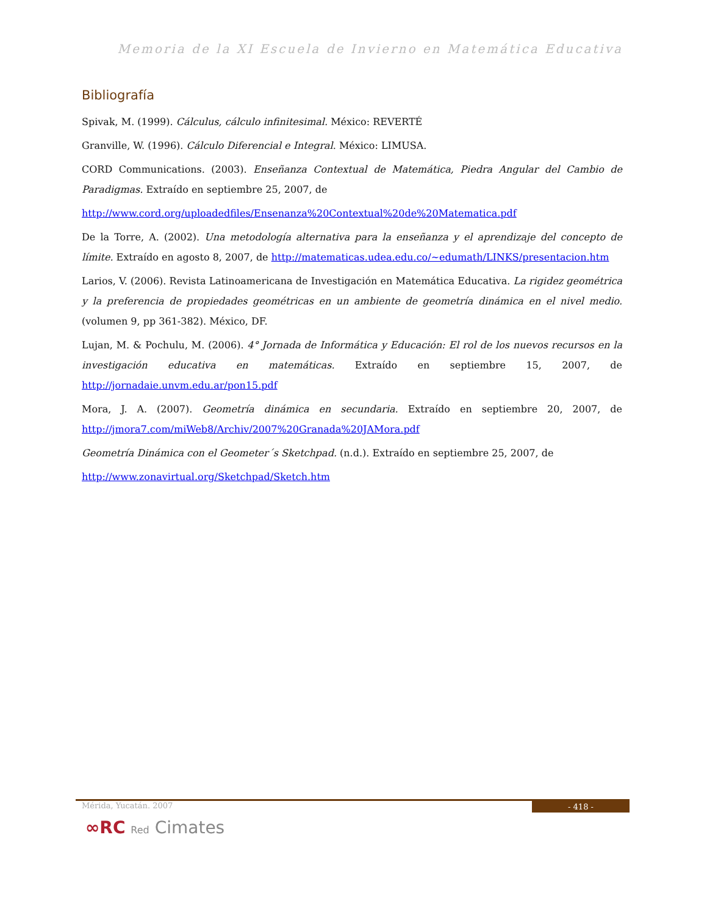Memoria de la XI Escuela de Invierno en Matemática Educativa
Bibliografía
Spivak, M. (1999). Cálculus, cálculo infinitesimal. México: REVERTÉ
Granville, W. (1996). Cálculo Diferencial e Integral. México: LIMUSA.
CORD Communications. (2003). Enseñanza Contextual de Matemática, Piedra Angular del Cambio de Paradigmas. Extraído en septiembre 25, 2007, de
http://www.cord.org/uploadedfiles/Ensenanza%20Contextual%20de%20Matematica.pdf
De la Torre, A. (2002). Una metodología alternativa para la enseñanza y el aprendizaje del concepto de límite. Extraído en agosto 8, 2007, de http://matematicas.udea.edu.co/~edumath/LINKS/presentacion.htm
Larios, V. (2006). Revista Latinoamericana de Investigación en Matemática Educativa. La rigidez geométrica y la preferencia de propiedades geométricas en un ambiente de geometría dinámica en el nivel medio. (volumen 9, pp 361-382). México, DF.
Lujan, M. & Pochulu, M. (2006). 4° Jornada de Informática y Educación: El rol de los nuevos recursos en la investigación educativa en matemáticas. Extraído en septiembre 15, 2007, de http://jornadaie.unvm.edu.ar/pon15.pdf
Mora, J. A. (2007). Geometría dinámica en secundaria. Extraído en septiembre 20, 2007, de http://jmora7.com/miWeb8/Archiv/2007%20Granada%20JAMora.pdf
Geometría Dinámica con el Geometer´s Sketchpad. (n.d.). Extraído en septiembre 25, 2007, de
http://www.zonavirtual.org/Sketchpad/Sketch.htm
Mérida, Yucatán. 2007 - 418 -
∞RC Red Cimates